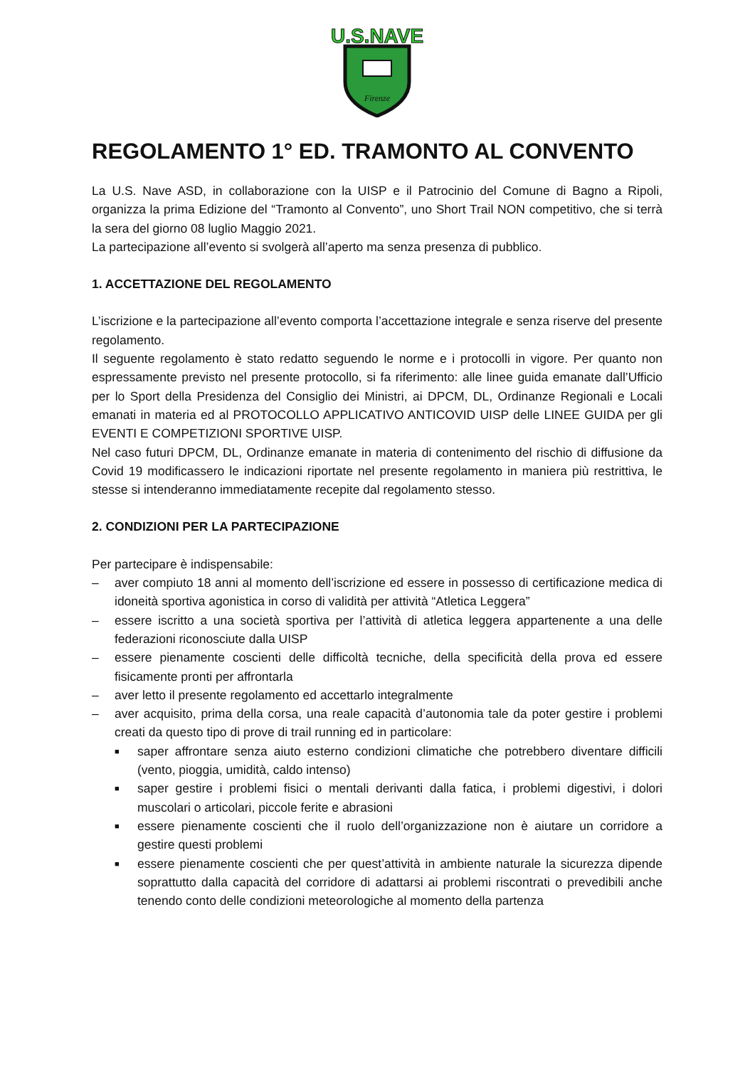U.S.NAVE
Firenze
REGOLAMENTO 1° ED. TRAMONTO AL CONVENTO
La U.S. Nave ASD, in collaborazione con la UISP e il Patrocinio del Comune di Bagno a Ripoli, organizza la prima Edizione del “Tramonto al Convento”, uno Short Trail NON competitivo, che si terrà la sera del giorno 08 luglio Maggio 2021.
La partecipazione all’evento si svolgerà all’aperto ma senza presenza di pubblico.
1. ACCETTAZIONE DEL REGOLAMENTO
L’iscrizione e la partecipazione all’evento comporta l’accettazione integrale e senza riserve del presente regolamento.
Il seguente regolamento è stato redatto seguendo le norme e i protocolli in vigore. Per quanto non espressamente previsto nel presente protocollo, si fa riferimento: alle linee guida emanate dall’Ufficio per lo Sport della Presidenza del Consiglio dei Ministri, ai DPCM, DL, Ordinanze Regionali e Locali emanati in materia ed al PROTOCOLLO APPLICATIVO ANTICOVID UISP delle LINEE GUIDA per gli EVENTI E COMPETIZIONI SPORTIVE UISP.
Nel caso futuri DPCM, DL, Ordinanze emanate in materia di contenimento del rischio di diffusione da Covid 19 modificassero le indicazioni riportate nel presente regolamento in maniera più restrittiva, le stesse si intenderanno immediatamente recepite dal regolamento stesso.
2. CONDIZIONI PER LA PARTECIPAZIONE
Per partecipare è indispensabile:
– aver compiuto 18 anni al momento dell’iscrizione ed essere in possesso di certificazione medica di idoneità sportiva agonistica in corso di validità per attività “Atletica Leggera”
– essere iscritto a una società sportiva per l’attività di atletica leggera appartenente a una delle federazioni riconosciute dalla UISP
– essere pienamente coscienti delle difficoltà tecniche, della specificità della prova ed essere fisicamente pronti per affrontarla
– aver letto il presente regolamento ed accettarlo integralmente
– aver acquisito, prima della corsa, una reale capacità d’autonomia tale da poter gestire i problemi creati da questo tipo di prove di trail running ed in particolare:
■ saper affrontare senza aiuto esterno condizioni climatiche che potrebbero diventare difficili (vento, pioggia, umidità, caldo intenso)
■ saper gestire i problemi fisici o mentali derivanti dalla fatica, i problemi digestivi, i dolori muscolari o articolari, piccole ferite e abrasioni
■ essere pienamente coscienti che il ruolo dell’organizzazione non è aiutare un corridore a gestire questi problemi
■ essere pienamente coscienti che per quest’attività in ambiente naturale la sicurezza dipende soprattutto dalla capacità del corridore di adattarsi ai problemi riscontrati o prevedibili anche tenendo conto delle condizioni meteorologiche al momento della partenza